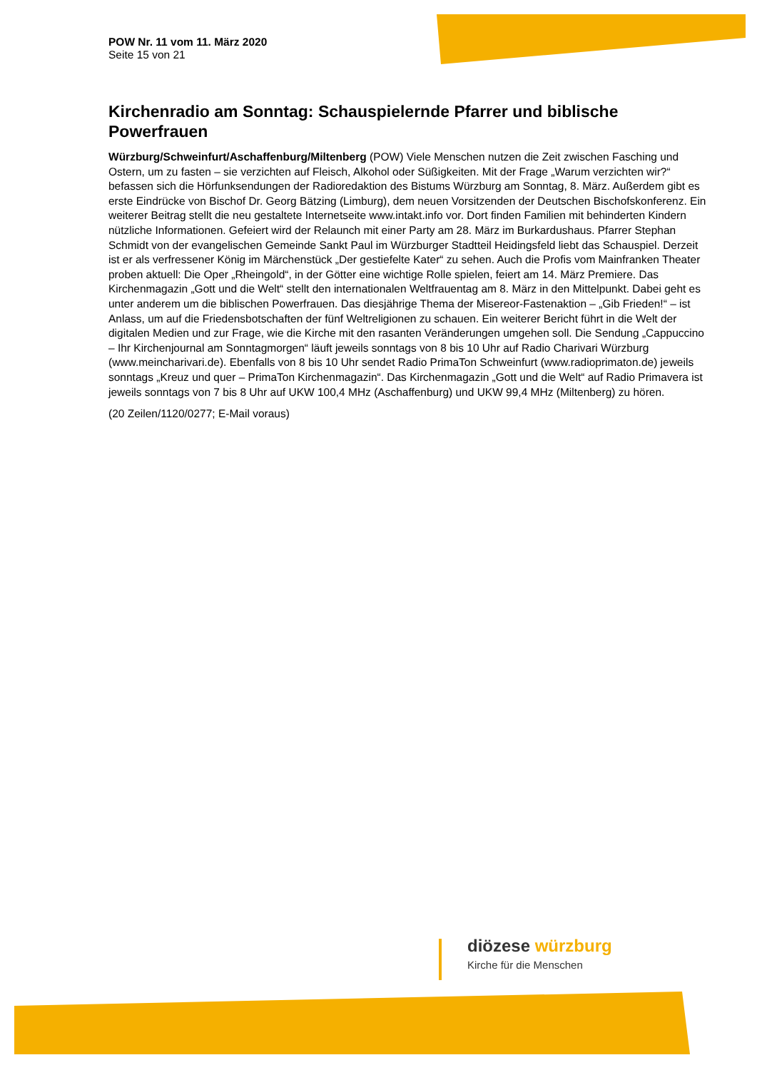POW Nr. 11 vom 11. März 2020
Seite 15 von 21
Kirchenradio am Sonntag: Schauspielernde Pfarrer und biblische Powerfrauen
Würzburg/Schweinfurt/Aschaffenburg/Miltenberg (POW) Viele Menschen nutzen die Zeit zwischen Fasching und Ostern, um zu fasten – sie verzichten auf Fleisch, Alkohol oder Süßigkeiten. Mit der Frage „Warum verzichten wir?“ befassen sich die Hörfunksendungen der Radioredaktion des Bistums Würzburg am Sonntag, 8. März. Außerdem gibt es erste Eindrücke von Bischof Dr. Georg Bätzing (Limburg), dem neuen Vorsitzenden der Deutschen Bischofskonferenz. Ein weiterer Beitrag stellt die neu gestaltete Internetseite www.intakt.info vor. Dort finden Familien mit behinderten Kindern nützliche Informationen. Gefeiert wird der Relaunch mit einer Party am 28. März im Burkardushaus. Pfarrer Stephan Schmidt von der evangelischen Gemeinde Sankt Paul im Würzburger Stadtteil Heidingsfeld liebt das Schauspiel. Derzeit ist er als verfressener König im Märchenstück „Der gestiefelte Kater“ zu sehen. Auch die Profis vom Mainfranken Theater proben aktuell: Die Oper „Rheingold“, in der Götter eine wichtige Rolle spielen, feiert am 14. März Premiere. Das Kirchenmagazin „Gott und die Welt“ stellt den internationalen Weltfrauentag am 8. März in den Mittelpunkt. Dabei geht es unter anderem um die biblischen Powerfrauen. Das diesjährige Thema der Misereor-Fastenaktion – „Gib Frieden!“ – ist Anlass, um auf die Friedensbotschaften der fünf Weltreligionen zu schauen. Ein weiterer Bericht führt in die Welt der digitalen Medien und zur Frage, wie die Kirche mit den rasanten Veränderungen umgehen soll. Die Sendung „Cappuccino – Ihr Kirchenjournal am Sonntagmorgen“ läuft jeweils sonntags von 8 bis 10 Uhr auf Radio Charivari Würzburg (www.meincharivari.de). Ebenfalls von 8 bis 10 Uhr sendet Radio PrimaTon Schweinfurt (www.radioprimaton.de) jeweils sonntags „Kreuz und quer – PrimaTon Kirchenmagazin“. Das Kirchenmagazin „Gott und die Welt“ auf Radio Primavera ist jeweils sonntags von 7 bis 8 Uhr auf UKW 100,4 MHz (Aschaffenburg) und UKW 99,4 MHz (Miltenberg) zu hören.
(20 Zeilen/1120/0277; E-Mail voraus)
diözese würzburg
Kirche für die Menschen